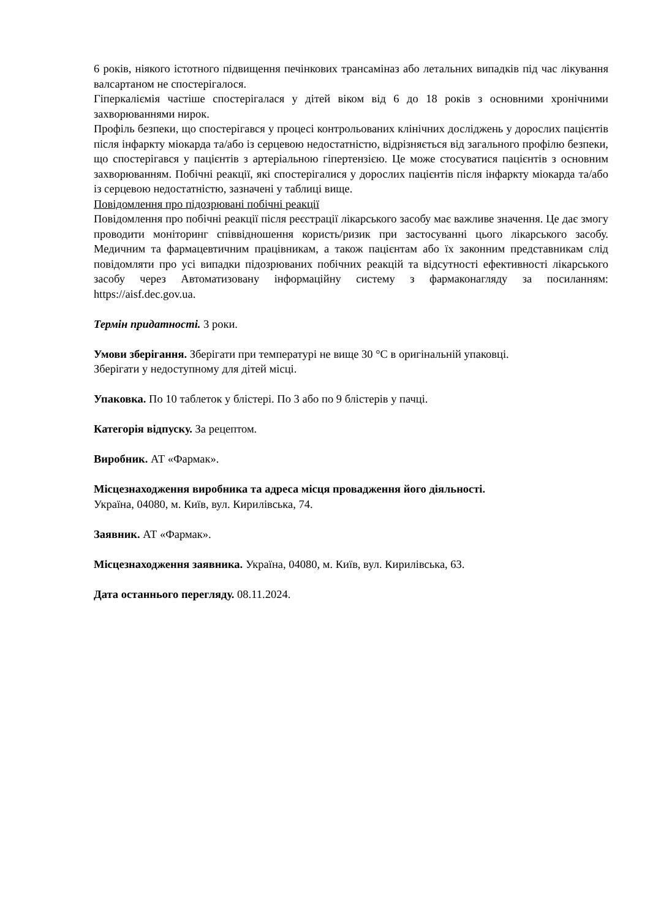6 років, ніякого істотного підвищення печінкових трансаміназ або летальних випадків під час лікування валсартаном не спостерігалося.
Гіперкаліємія частіше спостерігалася у дітей віком від 6 до 18 років з основними хронічними захворюваннями нирок.
Профіль безпеки, що спостерігався у процесі контрольованих клінічних досліджень у дорослих пацієнтів після інфаркту міокарда та/або із серцевою недостатністю, відрізняється від загального профілю безпеки, що спостерігався у пацієнтів з артеріальною гіпертензією. Це може стосуватися пацієнтів з основним захворюванням. Побічні реакції, які спостерігалися у дорослих пацієнтів після інфаркту міокарда та/або із серцевою недостатністю, зазначені у таблиці вище.
Повідомлення про підозрювані побічні реакції
Повідомлення про побічні реакції після реєстрації лікарського засобу має важливе значення. Це дає змогу проводити моніторинг співвідношення користь/ризик при застосуванні цього лікарського засобу. Медичним та фармацевтичним працівникам, а також пацієнтам або їх законним представникам слід повідомляти про усі випадки підозрюваних побічних реакцій та відсутності ефективності лікарського засобу через Автоматизовану інформаційну систему з фармаконагляду за посиланням: https://aisf.dec.gov.ua.
Термін придатності. 3 роки.
Умови зберігання. Зберігати при температурі не вище 30 °С в оригінальній упаковці.
Зберігати у недоступному для дітей місці.
Упаковка. По 10 таблеток у блістері. По 3 або по 9 блістерів у пачці.
Категорія відпуску. За рецептом.
Виробник. АТ «Фармак».
Місцезнаходження виробника та адреса місця провадження його діяльності.
Україна, 04080, м. Київ, вул. Кирилівська, 74.
Заявник. АТ «Фармак».
Місцезнаходження заявника. Україна, 04080, м. Київ, вул. Кирилівська, 63.
Дата останнього перегляду. 08.11.2024.